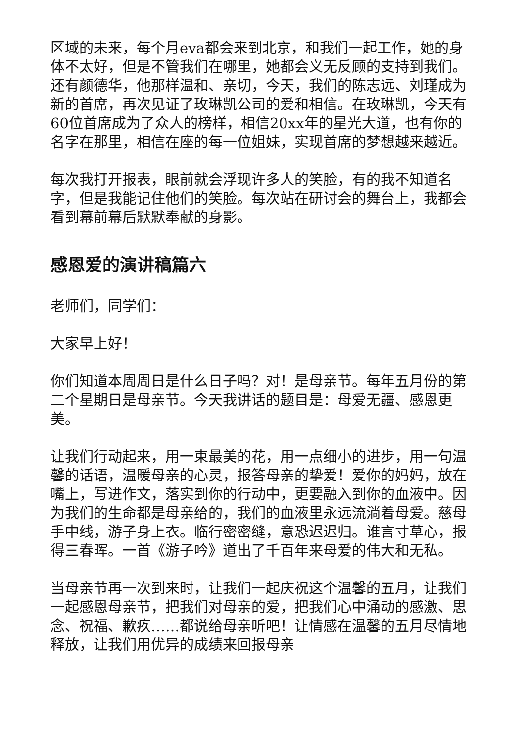区域的未来，每个月eva都会来到北京，和我们一起工作，她的身体不太好，但是不管我们在哪里，她都会义无反顾的支持到我们。还有颜德华，他那样温和、亲切，今天，我们的陈志远、刘瑾成为新的首席，再次见证了玫琳凯公司的爱和相信。在玫琳凯，今天有60位首席成为了众人的榜样，相信20xx年的星光大道，也有你的名字在那里，相信在座的每一位姐妹，实现首席的梦想越来越近。
每次我打开报表，眼前就会浮现许多人的笑脸，有的我不知道名字，但是我能记住他们的笑脸。每次站在研讨会的舞台上，我都会看到幕前幕后默默奉献的身影。
感恩爱的演讲稿篇六
老师们，同学们：
大家早上好！
你们知道本周周日是什么日子吗？对！是母亲节。每年五月份的第二个星期日是母亲节。今天我讲话的题目是：母爱无疆、感恩更美。
让我们行动起来，用一束最美的花，用一点细小的进步，用一句温馨的话语，温暖母亲的心灵，报答母亲的挚爱！爱你的妈妈，放在嘴上，写进作文，落实到你的行动中，更要融入到你的血液中。因为我们的生命都是母亲给的，我们的血液里永远流淌着母爱。慈母手中线，游子身上衣。临行密密缝，意恐迟迟归。谁言寸草心，报得三春晖。一首《游子吟》道出了千百年来母爱的伟大和无私。
当母亲节再一次到来时，让我们一起庆祝这个温馨的五月，让我们一起感恩母亲节，把我们对母亲的爱，把我们心中涌动的感激、思念、祝福、歉疚……都说给母亲听吧！让情感在温馨的五月尽情地释放，让我们用优异的成绩来回报母亲